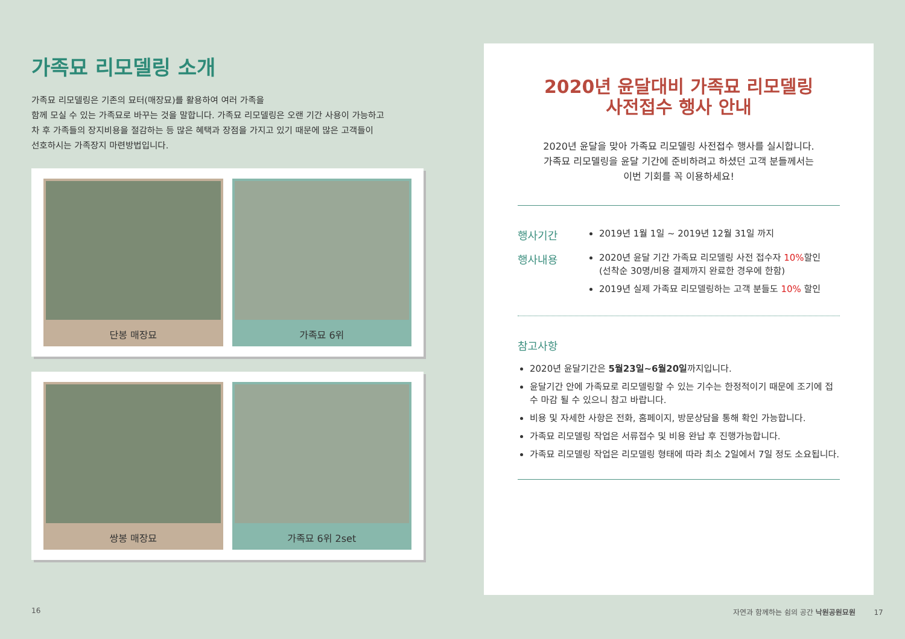가족묘 리모델링 소개
가족묘 리모델링은 기존의 묘터(매장묘)를 활용하여 여러 가족을
함께 모실 수 있는 가족묘로 바꾸는 것을 말합니다. 가족묘 리모델링은 오랜 기간 사용이 가능하고
차 후 가족들의 장지비용을 절감하는 등 많은 혜택과 장점을 가지고 있기 때문에 많은 고객들이
선호하시는 가족장지 마련방법입니다.
단봉 매장묘 가족묘 6위
쌍봉 매장묘 가족묘 6위 2set
2020년 윤달대비 가족묘 리모델링
사전접수 행사 안내
2020년 윤달을 맞아 가족묘 리모델링 사전접수 행사를 실시합니다.
가족묘 리모델링을 윤달 기간에 준비하려고 하셨던 고객 분들께서는
이번 기회를 꼭 이용하세요!
행사기간
2019년 1월 1일 ~ 2019년 12월 31일 까지
행사내용
2020년 윤달 기간 가족묘 리모델링 사전 접수자 10% 할인
(선착순 30명/비용 결제까지 완료한 경우에 한함)
2019년 실제 가족묘 리모델링하는 고객 분들도 10% 할인
참고사항
2020년 윤달기간은 5월23일~6월20일까지입니다.
윤달기간 안에 가족묘로 리모델링할 수 있는 기수는 한정적이기 때문에 조기에 접수 마감 될 수 있으니 참고 바랍니다.
비용 및 자세한 사항은 전화, 홈페이지, 방문상담을 통해 확인 가능합니다.
가족묘 리모델링 작업은 서류접수 및 비용 완납 후 진행가능합니다.
가족묘 리모델링 작업은 리모델링 형태에 따라 최소 2일에서 7일 정도 소요됩니다.
16
자연과 함께하는 쉼의 공간 낙원공원묘원 17